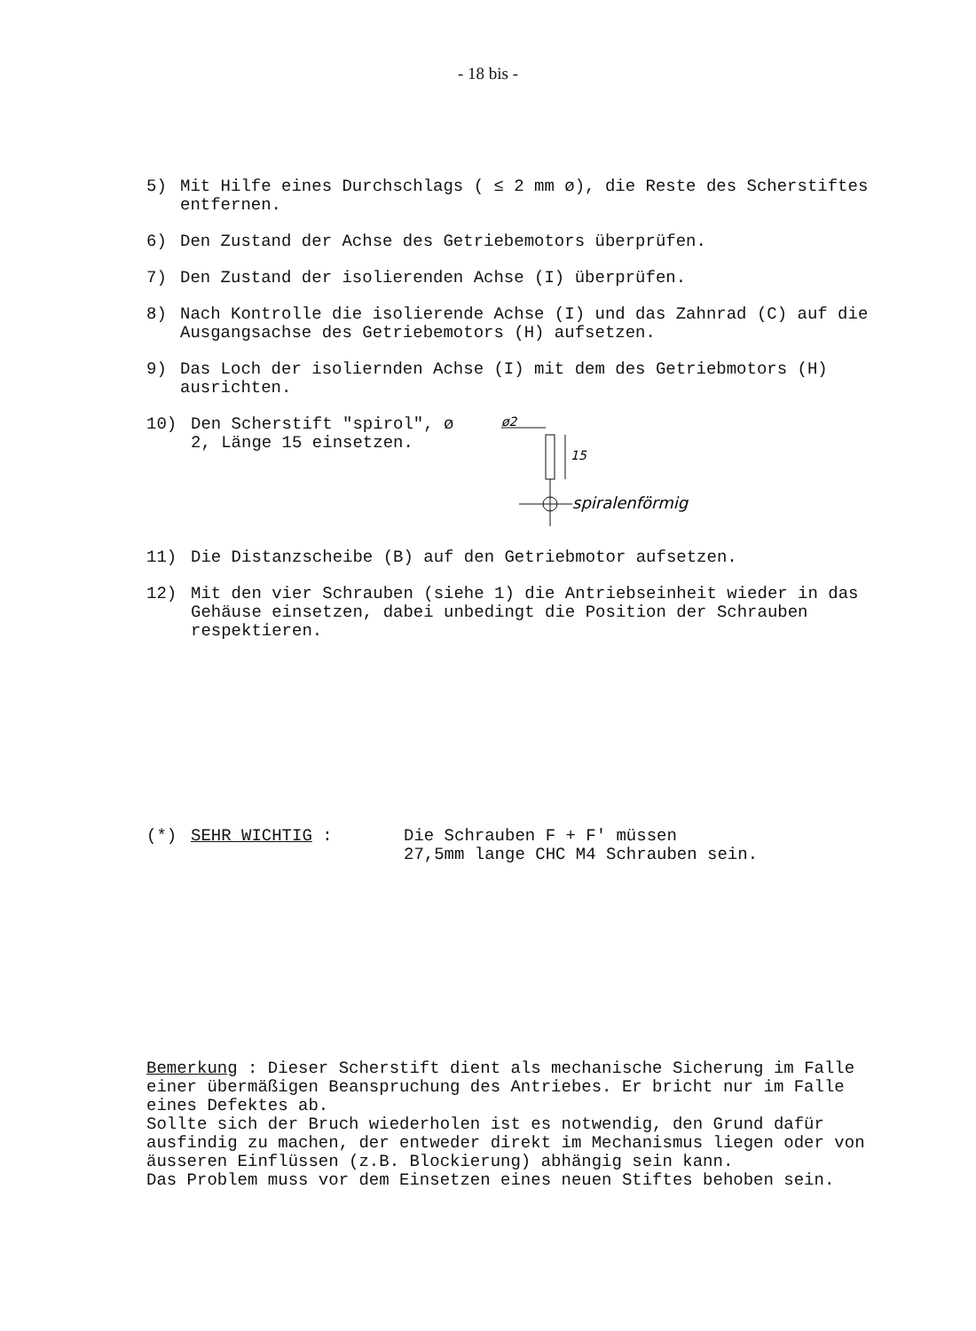- 18 bis -
5) Mit Hilfe eines Durchschlags ( ≤ 2 mm ø), die Reste des Scherstiftes entfernen.
6) Den Zustand der Achse des Getriebemotors überprüfen.
7) Den Zustand der isolierenden Achse (I) überprüfen.
8) Nach Kontrolle die isolierende Achse (I) und das Zahnrad (C) auf die Ausgangsachse des Getriebemotors (H) aufsetzen.
9) Das Loch der isoliernden Achse (I) mit dem des Getriebmotors (H) ausrichten.
10) Den Scherstift "spirol", ø 2, Länge 15 einsetzen.
ø2
15
spiralenförmig
11) Die Distanzscheibe (B) auf den Getriebmotor aufsetzen.
12) Mit den vier Schrauben (siehe 1) die Antriebseinheit wieder in das Gehäuse einsetzen, dabei unbedingt die Position der Schrauben respektieren.
(*) SEHR WICHTIG : Die Schrauben F + F' müssen
27,5mm lange CHC M4 Schrauben sein.
Bemerkung : Dieser Scherstift dient als mechanische Sicherung im Falle einer übermäßigen Beanspruchung des Antriebes. Er bricht nur im Falle eines Defektes ab.
Sollte sich der Bruch wiederholen ist es notwendig, den Grund dafür ausfindig zu machen, der entweder direkt im Mechanismus liegen oder von äusseren Einflüssen (z.B. Blockierung) abhängig sein kann.
Das Problem muss vor dem Einsetzen eines neuen Stiftes behoben sein.